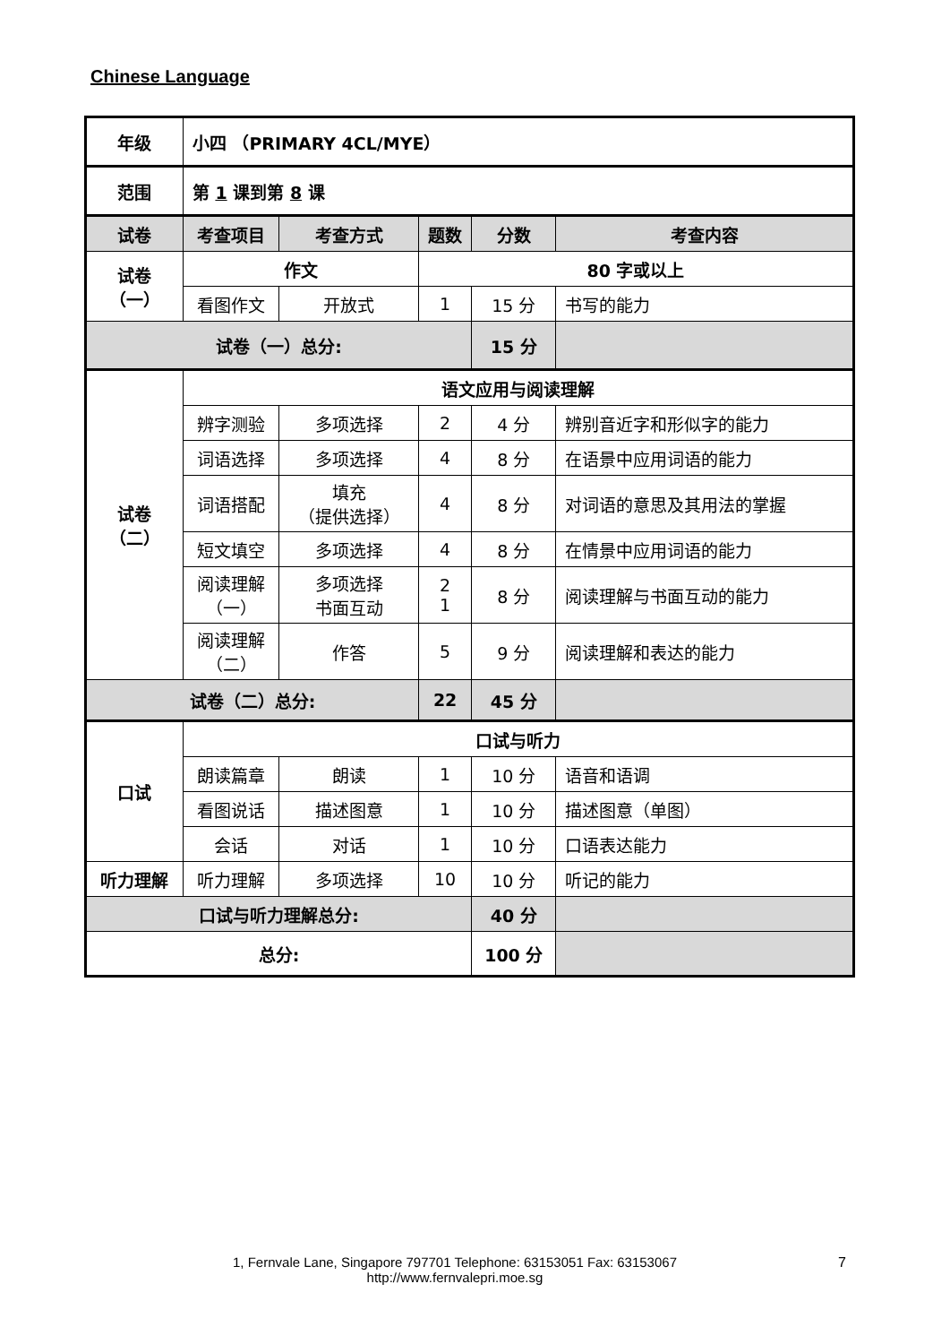Chinese Language
| 年级 | 小四 （PRIMARY 4CL/MYE） | | | | |
| 范围 | 第 1 课到第 8 课 | | | | |
| 试卷 | 考查项目 | 考查方式 | 题数 | 分数 | 考查内容 |
| 试卷 （一） | 作文 | | 80 字或以上 | | |
| | 看图作文 | 开放式 | 1 | 15 分 | 书写的能力 |
| 试卷（一）总分: | | | | 15 分 | |
| 试卷 （二） | 语文应用与阅读理解 | | | | |
| | 辨字测验 | 多项选择 | 2 | 4 分 | 辨别音近字和形似字的能力 |
| | 词语选择 | 多项选择 | 4 | 8 分 | 在语景中应用词语的能力 |
| | 词语搭配 | 填充 （提供选择） | 4 | 8 分 | 对词语的意思及其用法的掌握 |
| | 短文填空 | 多项选择 | 4 | 8 分 | 在情景中应用词语的能力 |
| | 阅读理解 （一） | 多项选择 书面互动 | 2 1 | 8 分 | 阅读理解与书面互动的能力 |
| | 阅读理解 （二） | 作答 | 5 | 9 分 | 阅读理解和表达的能力 |
| 试卷（二）总分: | | | 22 | 45 分 | |
| 口试 | 口试与听力 | | | | |
| | 朗读篇章 | 朗读 | 1 | 10 分 | 语音和语调 |
| | 看图说话 | 描述图意 | 1 | 10 分 | 描述图意（单图） |
| | 会话 | 对话 | 1 | 10 分 | 口语表达能力 |
| 听力理解 | 听力理解 | 多项选择 | 10 | 10 分 | 听记的能力 |
| 口试与听力理解总分: | | | | 40 分 | |
| 总分: | | | | 100 分 | |
1, Fernvale Lane, Singapore 797701 Telephone: 63153051 Fax: 63153067
http://www.fernvalepri.moe.sg
7